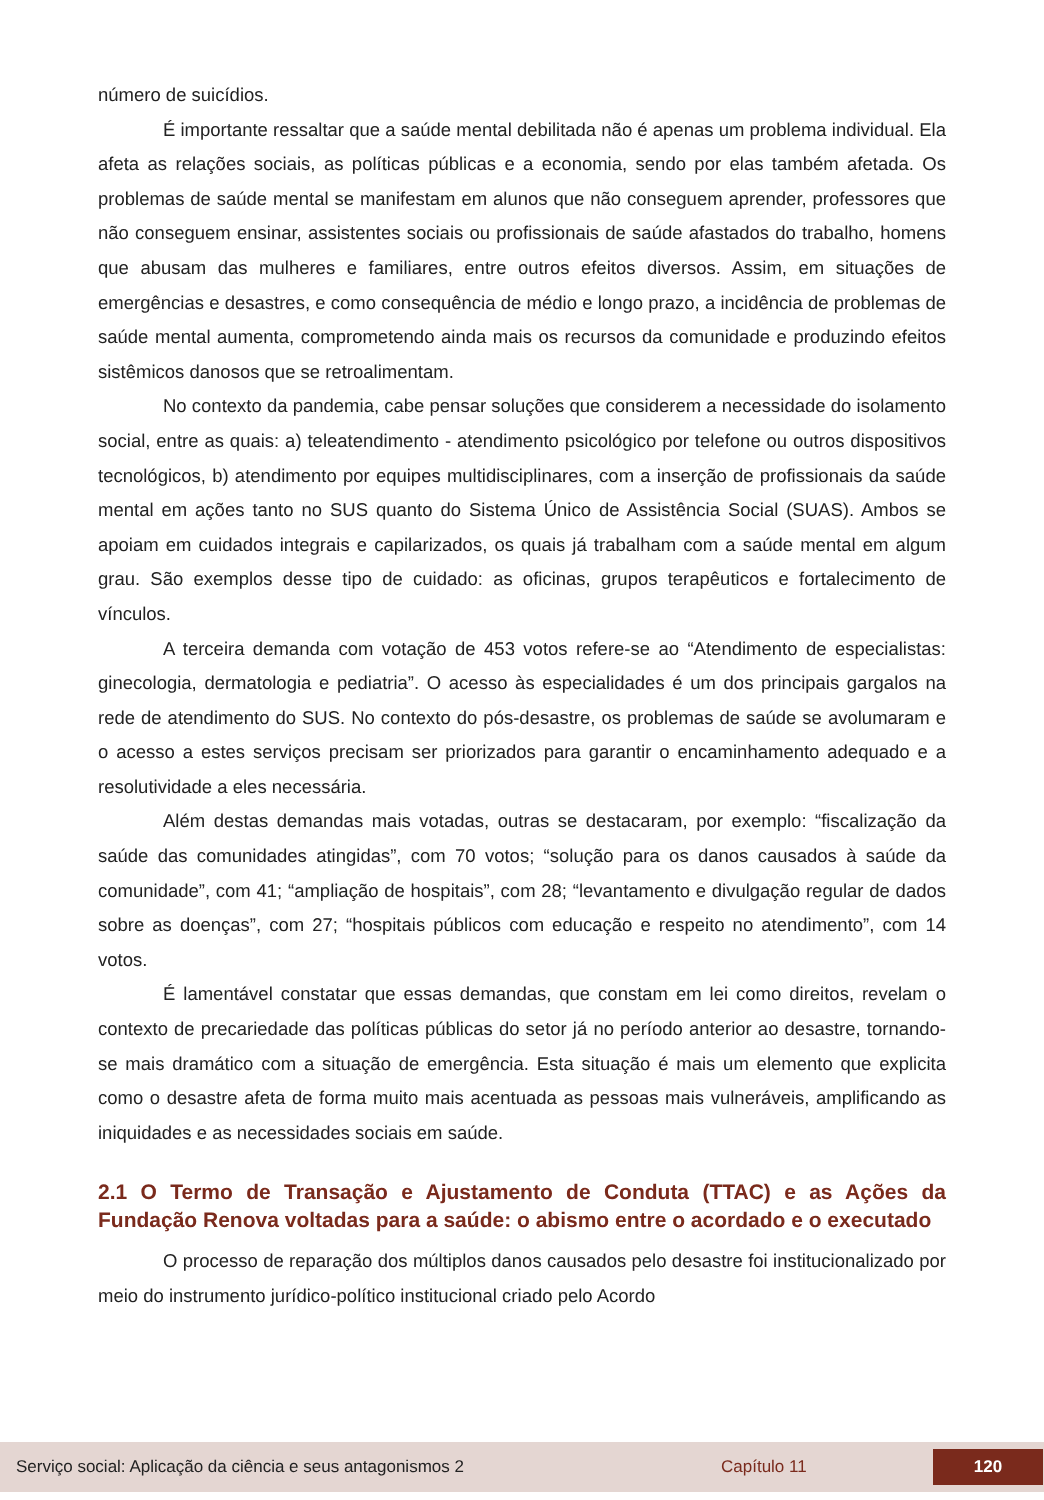número de suicídios.
É importante ressaltar que a saúde mental debilitada não é apenas um problema individual. Ela afeta as relações sociais, as políticas públicas e a economia, sendo por elas também afetada. Os problemas de saúde mental se manifestam em alunos que não conseguem aprender, professores que não conseguem ensinar, assistentes sociais ou profissionais de saúde afastados do trabalho, homens que abusam das mulheres e familiares, entre outros efeitos diversos. Assim, em situações de emergências e desastres, e como consequência de médio e longo prazo, a incidência de problemas de saúde mental aumenta, comprometendo ainda mais os recursos da comunidade e produzindo efeitos sistêmicos danosos que se retroalimentam.
No contexto da pandemia, cabe pensar soluções que considerem a necessidade do isolamento social, entre as quais: a) teleatendimento - atendimento psicológico por telefone ou outros dispositivos tecnológicos, b) atendimento por equipes multidisciplinares, com a inserção de profissionais da saúde mental em ações tanto no SUS quanto do Sistema Único de Assistência Social (SUAS). Ambos se apoiam em cuidados integrais e capilarizados, os quais já trabalham com a saúde mental em algum grau. São exemplos desse tipo de cuidado: as oficinas, grupos terapêuticos e fortalecimento de vínculos.
A terceira demanda com votação de 453 votos refere-se ao “Atendimento de especialistas: ginecologia, dermatologia e pediatria”. O acesso às especialidades é um dos principais gargalos na rede de atendimento do SUS. No contexto do pós-desastre, os problemas de saúde se avolumaram e o acesso a estes serviços precisam ser priorizados para garantir o encaminhamento adequado e a resolutividade a eles necessária.
Além destas demandas mais votadas, outras se destacaram, por exemplo: “fiscalização da saúde das comunidades atingidas”, com 70 votos; “solução para os danos causados à saúde da comunidade”, com 41; “ampliação de hospitais”, com 28; “levantamento e divulgação regular de dados sobre as doenças”, com 27; “hospitais públicos com educação e respeito no atendimento”, com 14 votos.
É lamentável constatar que essas demandas, que constam em lei como direitos, revelam o contexto de precariedade das políticas públicas do setor já no período anterior ao desastre, tornando-se mais dramático com a situação de emergência. Esta situação é mais um elemento que explicita como o desastre afeta de forma muito mais acentuada as pessoas mais vulneráveis, amplificando as iniquidades e as necessidades sociais em saúde.
2.1 O Termo de Transação e Ajustamento de Conduta (TTAC) e as Ações da Fundação Renova voltadas para a saúde: o abismo entre o acordado e o executado
O processo de reparação dos múltiplos danos causados pelo desastre foi institucionalizado por meio do instrumento jurídico-político institucional criado pelo Acordo
Serviço social: Aplicação da ciência e seus antagonismos 2 Capítulo 11 120